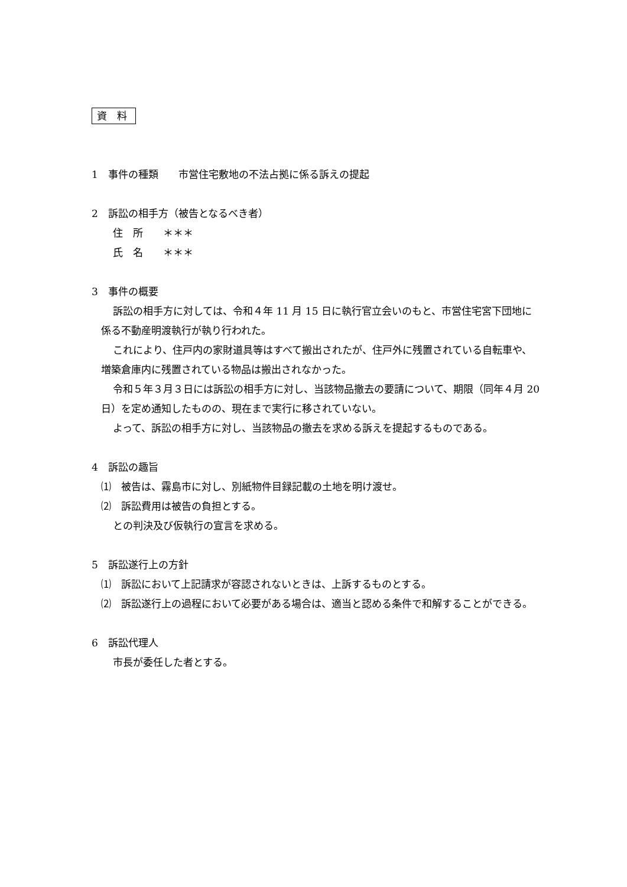資 料
1　事件の種類　　市営住宅敷地の不法占拠に係る訴えの提起
2　訴訟の相手方（被告となるべき者）
住　所　　＊＊＊
氏　名　　＊＊＊
3　事件の概要
訴訟の相手方に対しては、令和４年 11 月 15 日に執行官立会いのもと、市営住宅宮下団地に係る不動産明渡執行が執り行われた。
これにより、住戸内の家財道具等はすべて搬出されたが、住戸外に残置されている自転車や、増築倉庫内に残置されている物品は搬出されなかった。
令和５年３月３日には訴訟の相手方に対し、当該物品撤去の要請について、期限（同年４月 20 日）を定め通知したものの、現在まで実行に移されていない。
よって、訴訟の相手方に対し、当該物品の撤去を求める訴えを提起するものである。
4　訴訟の趣旨
⑴　被告は、霧島市に対し、別紙物件目録記載の土地を明け渡せ。
⑵　訴訟費用は被告の負担とする。
との判決及び仮執行の宣言を求める。
5　訴訟遂行上の方針
⑴　訴訟において上記請求が容認されないときは、上訴するものとする。
⑵　訴訟遂行上の過程において必要がある場合は、適当と認める条件で和解することができる。
6　訴訟代理人
市長が委任した者とする。